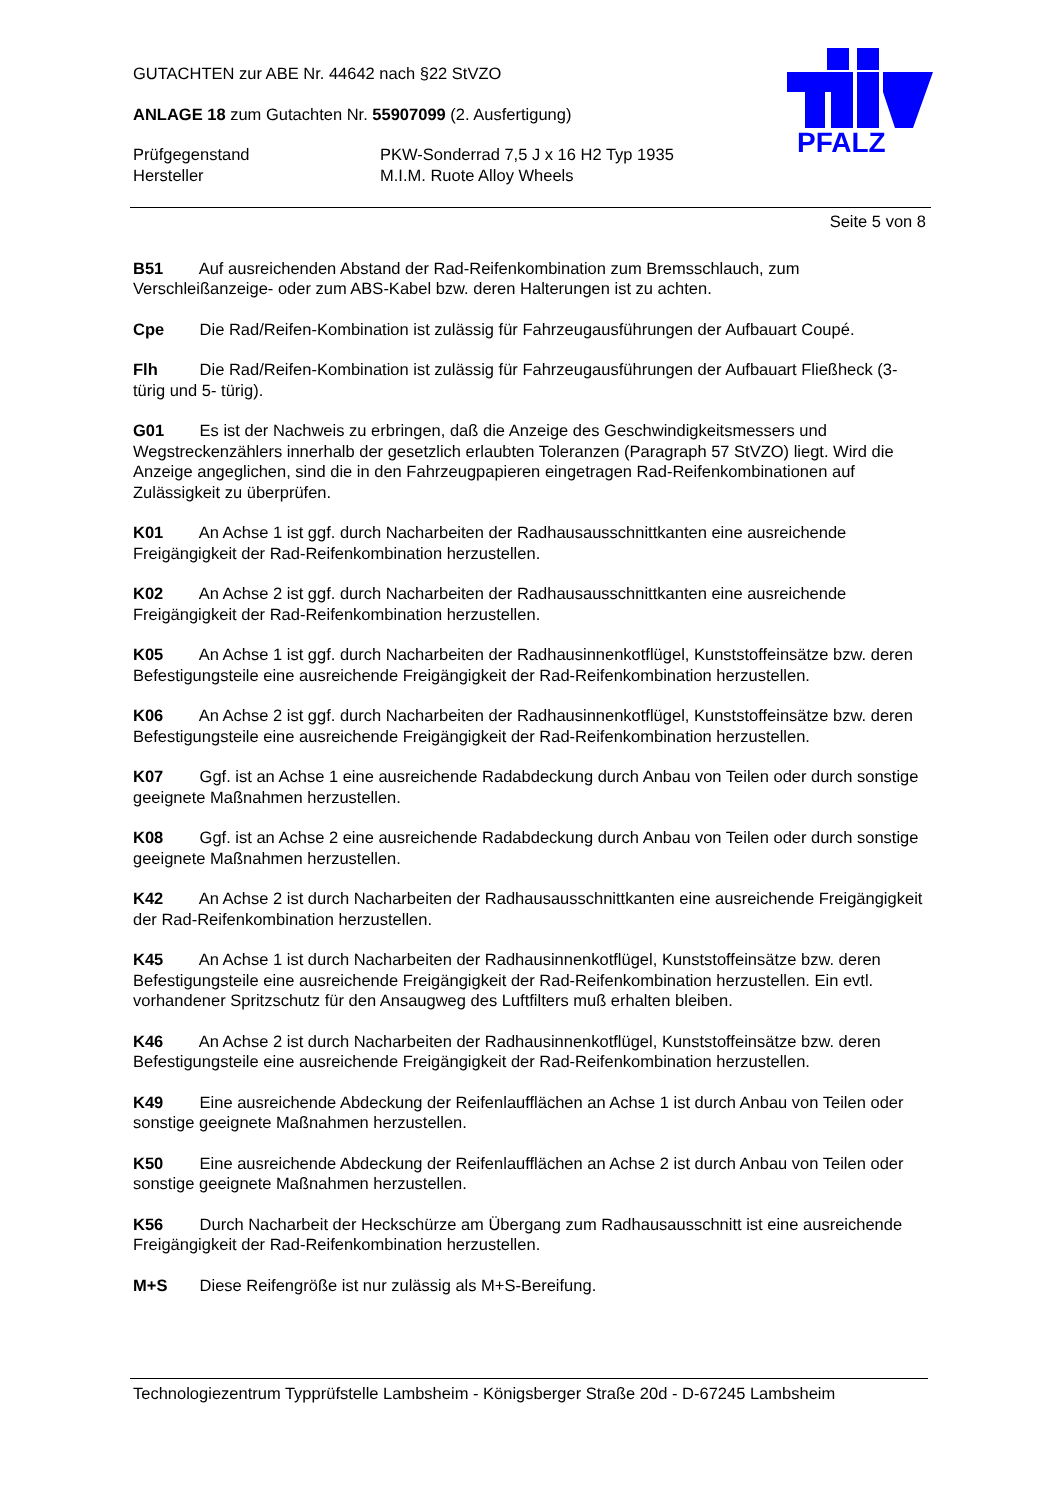PFALZ
GUTACHTEN zur ABE Nr. 44642 nach §22 StVZO
ANLAGE 18 zum Gutachten Nr. 55907099 (2. Ausfertigung)
Prüfgegenstand PKW-Sonderrad 7,5 J x 16 H2 Typ 1935
Hersteller M.I.M. Ruote Alloy Wheels
Seite 5 von 8
B51 Auf ausreichenden Abstand der Rad-Reifenkombination zum Bremsschlauch, zum Verschleißanzeige- oder zum ABS-Kabel bzw. deren Halterungen ist zu achten.
Cpe Die Rad/Reifen-Kombination ist zulässig für Fahrzeugausführungen der Aufbauart Coupé.
Flh Die Rad/Reifen-Kombination ist zulässig für Fahrzeugausführungen der Aufbauart Fließheck (3- türig und 5- türig).
G01 Es ist der Nachweis zu erbringen, daß die Anzeige des Geschwindigkeitsmessers und Wegstreckenzählers innerhalb der gesetzlich erlaubten Toleranzen (Paragraph 57 StVZO) liegt. Wird die Anzeige angeglichen, sind die in den Fahrzeugpapieren eingetragen Rad-Reifenkombinationen auf Zulässigkeit zu überprüfen.
K01 An Achse 1 ist ggf. durch Nacharbeiten der Radhausausschnittkanten eine ausreichende Freigängigkeit der Rad-Reifenkombination herzustellen.
K02 An Achse 2 ist ggf. durch Nacharbeiten der Radhausausschnittkanten eine ausreichende Freigängigkeit der Rad-Reifenkombination herzustellen.
K05 An Achse 1 ist ggf. durch Nacharbeiten der Radhausinnenkotflügel, Kunststoffeinsätze bzw. deren Befestigungsteile eine ausreichende Freigängigkeit der Rad-Reifenkombination herzustellen.
K06 An Achse 2 ist ggf. durch Nacharbeiten der Radhausinnenkotflügel, Kunststoffeinsätze bzw. deren Befestigungsteile eine ausreichende Freigängigkeit der Rad-Reifenkombination herzustellen.
K07 Ggf. ist an Achse 1 eine ausreichende Radabdeckung durch Anbau von Teilen oder durch sonstige geeignete Maßnahmen herzustellen.
K08 Ggf. ist an Achse 2 eine ausreichende Radabdeckung durch Anbau von Teilen oder durch sonstige geeignete Maßnahmen herzustellen.
K42 An Achse 2 ist durch Nacharbeiten der Radhausausschnittkanten eine ausreichende Freigängigkeit der Rad-Reifenkombination herzustellen.
K45 An Achse 1 ist durch Nacharbeiten der Radhausinnenkotflügel, Kunststoffeinsätze bzw. deren Befestigungsteile eine ausreichende Freigängigkeit der Rad-Reifenkombination herzustellen. Ein evtl. vorhandener Spritzschutz für den Ansaugweg des Luftfilters muß erhalten bleiben.
K46 An Achse 2 ist durch Nacharbeiten der Radhausinnenkotflügel, Kunststoffeinsätze bzw. deren Befestigungsteile eine ausreichende Freigängigkeit der Rad-Reifenkombination herzustellen.
K49 Eine ausreichende Abdeckung der Reifenlaufflächen an Achse 1 ist durch Anbau von Teilen oder sonstige geeignete Maßnahmen herzustellen.
K50 Eine ausreichende Abdeckung der Reifenlaufflächen an Achse 2 ist durch Anbau von Teilen oder sonstige geeignete Maßnahmen herzustellen.
K56 Durch Nacharbeit der Heckschürze am Übergang zum Radhausausschnitt ist eine ausreichende Freigängigkeit der Rad-Reifenkombination herzustellen.
M+S Diese Reifengröße ist nur zulässig als M+S-Bereifung.
Technologiezentrum Typprüfstelle Lambsheim - Königsberger Straße 20d - D-67245 Lambsheim